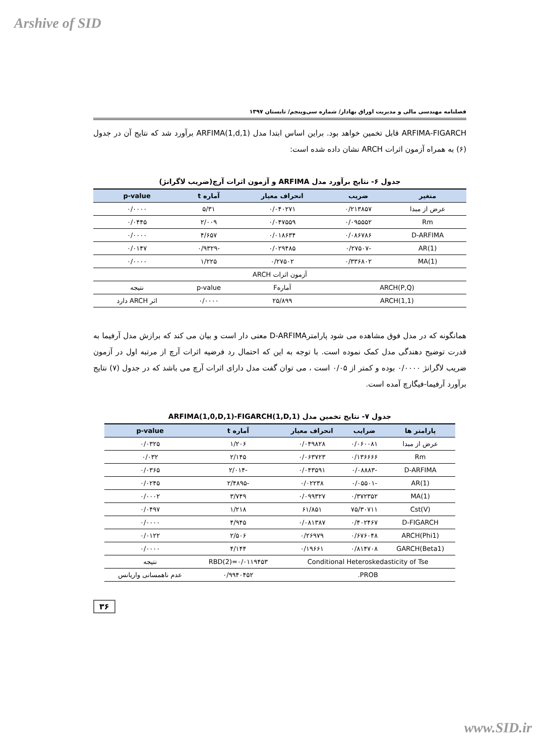Arshive of SID
فصلنامه مهندسی مالی و مدیریت اوراق بهادار/ شماره سی‌وپنجم/ تابستان ۱۳۹۷
ARFIMA-FIGARCH قابل تخمین خواهد بود. براین اساس ابتدا مدل ARFIMA(1,d,1) برآورد شد که نتایج آن در جدول (۶) به همراه آزمون اثرات ARCH نشان داده شده است:
جدول ۶- نتایج برآورد مدل ARFIMA و آزمون اثرات آرچ(ضریب لاگرانژ)
| متغیر | ضریب | انحراف معیار | آماره t | p-value |
| --- | --- | --- | --- | --- |
| عرض از مبدا | ۰/۲۱۳۸۵۷ | ۰/۰۴۰۲۷۱ | ۵/۳۱ | ۰/۰۰۰۰ |
| Rm | ۰/۰۹۵۵۵۲ | ۰/۰۴۷۵۵۹ | ۲/۰۰۹ | ۰/۰۴۴۵ |
| D-ARFIMA | ۰/۰۸۶۷۸۶ | ۰/۰۱۸۶۳۴ | ۴/۶۵۷ | ۰/۰۰۰۰ |
| AR(1) | -۰/۲۷۵۰۷ | ۰/۰۲۹۴۸۵ | -۰/۹۳۲۹ | ۰/۰۱۴۷ |
| MA(1) | ۰/۳۳۶۸۰۲ | ۰/۲۷۵۰۲ | ۱/۲۲۵ | ۰/۰۰۰۰ |
| آزمون اثرات ARCH | | | | |
| ARCH(P,Q) | | آمارهF | p-value | نتیجه |
| ARCH(1,1) | | ۲۵/۸۹۹ | ۰/۰۰۰۰ | اثر ARCH دارد |
همانگونه که در مدل فوق مشاهده می شود پارامترD-ARFIMA معنی دار است و بیان می کند که برازش مدل آرفیما به قدرت توضیح دهندگی مدل کمک نموده است. با توجه به این که احتمال رد فرضیه اثرات آرچ از مرتبه اول در آزمون ضریب لاگرانژ ۰/۰۰۰۰ بوده و کمتر از ۰/۰۵ است ، می توان گفت مدل دارای اثرات آرچ می باشد که در جدول (۷) نتایج برآورد آرفیما-فیگارچ آمده است.
جدول ۷- نتایج تخمین مدل ARFIMA(1,0,D,1)-FIGARCH(1,D,1)
| پارامتر ها | ضرایب | انحراف معیار | آماره t | p-value |
| --- | --- | --- | --- | --- |
| عرض از مبدا | ۰/۰۶۰۰۸۱ | ۰/۰۴۹۸۲۸ | ۱/۲۰۶ | ۰/۰۳۲۵ |
| Rm | ۰/۱۳۶۶۶۶ | ۰/۰۶۳۷۲۳ | ۲/۱۴۵ | ۰/۰۳۲ |
| D-ARFIMA | -۰/۰۸۸۸۳ | ۰/۰۴۳۵۹۱ | -۲/۰۱۴ | ۰/۰۳۶۵ |
| AR(1) | -۰/۰۵۵۰۱ | ۰/۰۲۲۳۸ | -۲/۴۸۹۵ | ۰/۰۲۴۵ |
| MA(1) | ۰/۳۷۲۳۵۲ | ۰/۰۹۹۳۲۷ | ۳/۷۴۹ | ۰/۰۰۰۲ |
| Cst(V) | ۷۵/۳۰۷۱۱ | ۶۱/۸۵۱ | ۱/۲۱۸ | ۰/۰۴۹۷ |
| D-FIGARCH | ۰/۴۰۲۴۶۷ | ۰/۰۸۱۳۸۷ | ۴/۹۴۵ | ۰/۰۰۰۰ |
| ARCH(Phi1) | ۰/۶۷۶۰۴۸ | ۰/۲۶۹۷۹ | ۲/۵۰۶ | ۰/۰۱۲۲ |
| GARCH(Beta1) | ۰/۸۱۴۷۰۸ | ۰/۱۹۶۶۱ | ۴/۱۴۴ | ۰/۰۰۰۰ |
| Conditional Heteroskedasticity of Tse | | | RBD(2)=۰/۰۱۱۹۴۵۳ | نتیجه |
| PROB. | | | ۰/۹۹۴۰۴۵۲ | عدم ناهمسانی واریانس |
۳۶
www.SID.ir